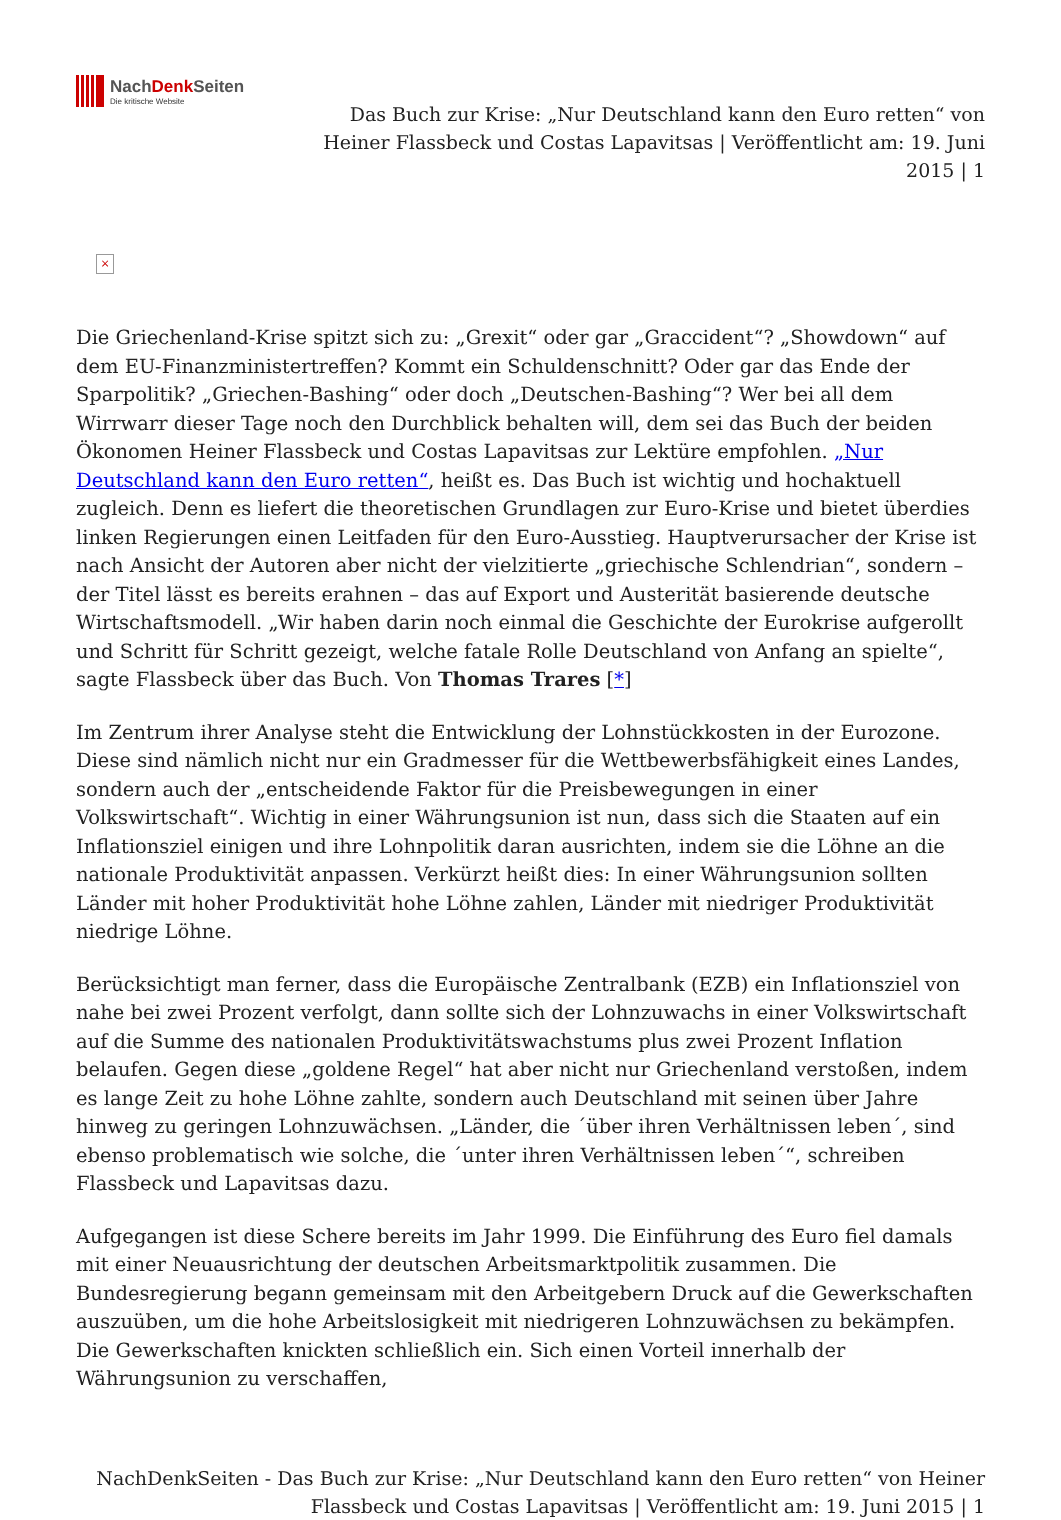NachDenk Seiten
Die kritische Website
Das Buch zur Krise: „Nur Deutschland kann den Euro retten“ von Heiner Flassbeck und Costas Lapavitsas | Veröffentlicht am: 19. Juni 2015 | 1
×
Die Griechenland-Krise spitzt sich zu: „Grexit“ oder gar „Graccident“? „Showdown“ auf dem EU-Finanzministertreffen? Kommt ein Schuldenschnitt? Oder gar das Ende der Sparpolitik? „Griechen-Bashing“ oder doch „Deutschen-Bashing“? Wer bei all dem Wirrwarr dieser Tage noch den Durchblick behalten will, dem sei das Buch der beiden Ökonomen Heiner Flassbeck und Costas Lapavitsas zur Lektüre empfohlen. „Nur Deutschland kann den Euro retten“, heißt es. Das Buch ist wichtig und hochaktuell zugleich. Denn es liefert die theoretischen Grundlagen zur Euro-Krise und bietet überdies linken Regierungen einen Leitfaden für den Euro-Ausstieg. Hauptverursacher der Krise ist nach Ansicht der Autoren aber nicht der vielzitierte „griechische Schlendrian“, sondern – der Titel lässt es bereits erahnen – das auf Export und Austerität basierende deutsche Wirtschaftsmodell. „Wir haben darin noch einmal die Geschichte der Eurokrise aufgerollt und Schritt für Schritt gezeigt, welche fatale Rolle Deutschland von Anfang an spielte“, sagte Flassbeck über das Buch. Von Thomas Trares [*]
Im Zentrum ihrer Analyse steht die Entwicklung der Lohnstückkosten in der Eurozone. Diese sind nämlich nicht nur ein Gradmesser für die Wettbewerbsfähigkeit eines Landes, sondern auch der „entscheidende Faktor für die Preisbewegungen in einer Volkswirtschaft“. Wichtig in einer Währungsunion ist nun, dass sich die Staaten auf ein Inflationsziel einigen und ihre Lohnpolitik daran ausrichten, indem sie die Löhne an die nationale Produktivität anpassen. Verkürzt heißt dies: In einer Währungsunion sollten Länder mit hoher Produktivität hohe Löhne zahlen, Länder mit niedriger Produktivität niedrige Löhne.
Berücksichtigt man ferner, dass die Europäische Zentralbank (EZB) ein Inflationsziel von nahe bei zwei Prozent verfolgt, dann sollte sich der Lohnzuwachs in einer Volkswirtschaft auf die Summe des nationalen Produktivitätswachstums plus zwei Prozent Inflation belaufen. Gegen diese „goldene Regel“ hat aber nicht nur Griechenland verstoßen, indem es lange Zeit zu hohe Löhne zahlte, sondern auch Deutschland mit seinen über Jahre hinweg zu geringen Lohnzuwächsen. „Länder, die ´über ihren Verhältnissen leben´, sind ebenso problematisch wie solche, die ´unter ihren Verhältnissen leben´“, schreiben Flassbeck und Lapavitsas dazu.
Aufgegangen ist diese Schere bereits im Jahr 1999. Die Einführung des Euro fiel damals mit einer Neuausrichtung der deutschen Arbeitsmarktpolitik zusammen. Die Bundesregierung begann gemeinsam mit den Arbeitgebern Druck auf die Gewerkschaften auszuüben, um die hohe Arbeitslosigkeit mit niedrigeren Lohnzuwächsen zu bekämpfen. Die Gewerkschaften knickten schließlich ein. Sich einen Vorteil innerhalb der Währungsunion zu verschaffen,
NachDenkSeiten - Das Buch zur Krise: „Nur Deutschland kann den Euro retten“ von Heiner Flassbeck und Costas Lapavitsas | Veröffentlicht am: 19. Juni 2015 | 1